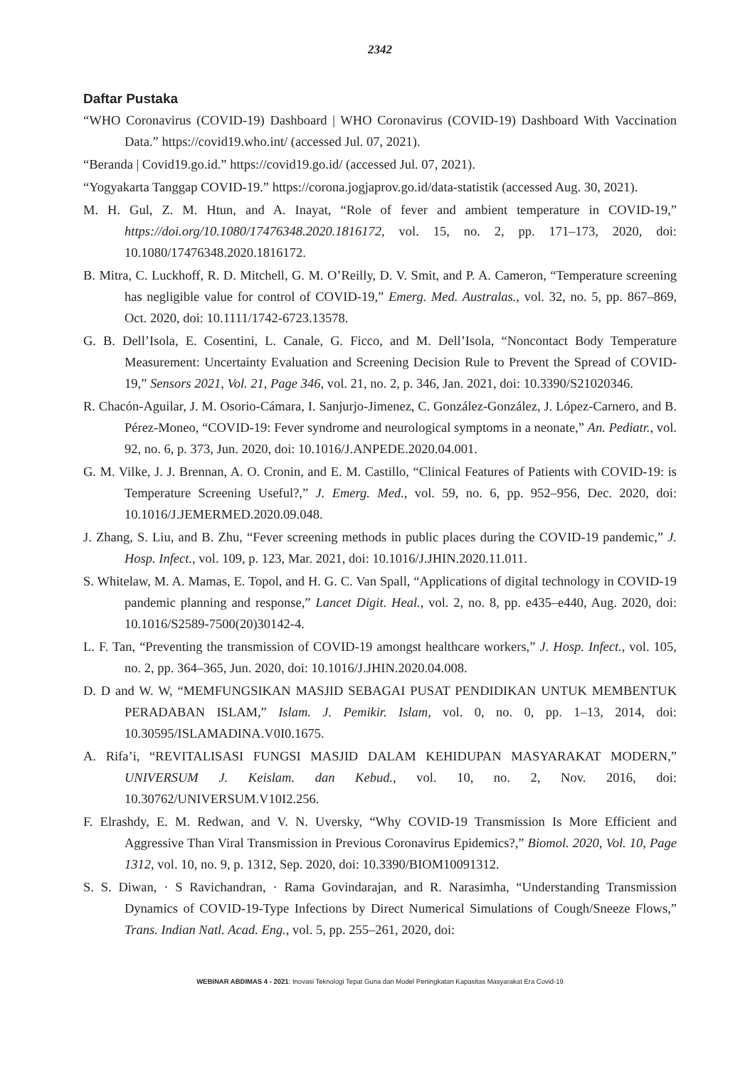2342
Daftar Pustaka
“WHO Coronavirus (COVID-19) Dashboard | WHO Coronavirus (COVID-19) Dashboard With Vaccination Data.” https://covid19.who.int/ (accessed Jul. 07, 2021).
“Beranda | Covid19.go.id.” https://covid19.go.id/ (accessed Jul. 07, 2021).
“Yogyakarta Tanggap COVID-19.” https://corona.jogjaprov.go.id/data-statistik (accessed Aug. 30, 2021).
M. H. Gul, Z. M. Htun, and A. Inayat, “Role of fever and ambient temperature in COVID-19,” https://doi.org/10.1080/17476348.2020.1816172, vol. 15, no. 2, pp. 171–173, 2020, doi: 10.1080/17476348.2020.1816172.
B. Mitra, C. Luckhoff, R. D. Mitchell, G. M. O’Reilly, D. V. Smit, and P. A. Cameron, “Temperature screening has negligible value for control of COVID-19,” Emerg. Med. Australas., vol. 32, no. 5, pp. 867–869, Oct. 2020, doi: 10.1111/1742-6723.13578.
G. B. Dell’Isola, E. Cosentini, L. Canale, G. Ficco, and M. Dell’Isola, “Noncontact Body Temperature Measurement: Uncertainty Evaluation and Screening Decision Rule to Prevent the Spread of COVID-19,” Sensors 2021, Vol. 21, Page 346, vol. 21, no. 2, p. 346, Jan. 2021, doi: 10.3390/S21020346.
R. Chacón-Aguilar, J. M. Osorio-Cámara, I. Sanjurjo-Jimenez, C. González-González, J. López-Carnero, and B. Pérez-Moneo, “COVID-19: Fever syndrome and neurological symptoms in a neonate,” An. Pediatr., vol. 92, no. 6, p. 373, Jun. 2020, doi: 10.1016/J.ANPEDE.2020.04.001.
G. M. Vilke, J. J. Brennan, A. O. Cronin, and E. M. Castillo, “Clinical Features of Patients with COVID-19: is Temperature Screening Useful?,” J. Emerg. Med., vol. 59, no. 6, pp. 952–956, Dec. 2020, doi: 10.1016/J.JEMERMED.2020.09.048.
J. Zhang, S. Liu, and B. Zhu, “Fever screening methods in public places during the COVID-19 pandemic,” J. Hosp. Infect., vol. 109, p. 123, Mar. 2021, doi: 10.1016/J.JHIN.2020.11.011.
S. Whitelaw, M. A. Mamas, E. Topol, and H. G. C. Van Spall, “Applications of digital technology in COVID-19 pandemic planning and response,” Lancet Digit. Heal., vol. 2, no. 8, pp. e435–e440, Aug. 2020, doi: 10.1016/S2589-7500(20)30142-4.
L. F. Tan, “Preventing the transmission of COVID-19 amongst healthcare workers,” J. Hosp. Infect., vol. 105, no. 2, pp. 364–365, Jun. 2020, doi: 10.1016/J.JHIN.2020.04.008.
D. D and W. W, “MEMFUNGSIKAN MASJID SEBAGAI PUSAT PENDIDIKAN UNTUK MEMBENTUK PERADABAN ISLAM,” Islam. J. Pemikir. Islam, vol. 0, no. 0, pp. 1–13, 2014, doi: 10.30595/ISLAMADINA.V0I0.1675.
A. Rifa’i, “REVITALISASI FUNGSI MASJID DALAM KEHIDUPAN MASYARAKAT MODERN,” UNIVERSUM J. Keislam. dan Kebud., vol. 10, no. 2, Nov. 2016, doi: 10.30762/UNIVERSUM.V10I2.256.
F. Elrashdy, E. M. Redwan, and V. N. Uversky, “Why COVID-19 Transmission Is More Efficient and Aggressive Than Viral Transmission in Previous Coronavirus Epidemics?,” Biomol. 2020, Vol. 10, Page 1312, vol. 10, no. 9, p. 1312, Sep. 2020, doi: 10.3390/BIOM10091312.
S. S. Diwan, · S Ravichandran, · Rama Govindarajan, and R. Narasimha, “Understanding Transmission Dynamics of COVID-19-Type Infections by Direct Numerical Simulations of Cough/Sneeze Flows,” Trans. Indian Natl. Acad. Eng., vol. 5, pp. 255–261, 2020, doi:
WEBINAR ABDIMAS 4 - 2021: Inovasi Teknologi Tepat Guna dan Model Peningkatan Kapasitas Masyarakat Era Covid-19